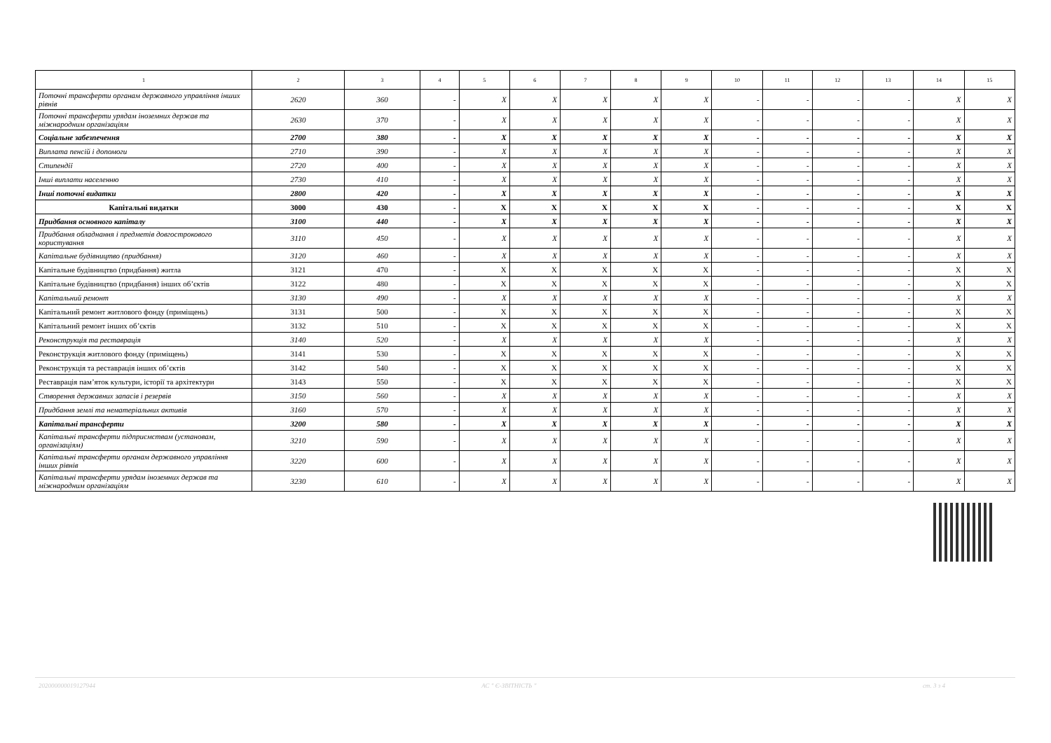| 1 | 2 | 3 | 4 | 5 | 6 | 7 | 8 | 9 | 10 | 11 | 12 | 13 | 14 | 15 |
| --- | --- | --- | --- | --- | --- | --- | --- | --- | --- | --- | --- | --- | --- | --- |
| Поточні трансферти органам державного управління інших рівнів | 2620 | 360 | - | X | X | X | X | X | - | - | - | - | X | X |
| Поточні трансферти урядам іноземних держав та міжнародним організаціям | 2630 | 370 | - | X | X | X | X | X | - | - | - | - | X | X |
| Соціальне забезпечення | 2700 | 380 | - | X | X | X | X | X | - | - | - | - | X | X |
| Виплата пенсій і допомоги | 2710 | 390 | - | X | X | X | X | X | - | - | - | - | X | X |
| Стипендії | 2720 | 400 | - | X | X | X | X | X | - | - | - | - | X | X |
| Інші виплати населенню | 2730 | 410 | - | X | X | X | X | X | - | - | - | - | X | X |
| Інші поточні видатки | 2800 | 420 | - | X | X | X | X | X | - | - | - | - | X | X |
| Капітальні видатки | 3000 | 430 | - | X | X | X | X | X | - | - | - | - | X | X |
| Придбання основного капіталу | 3100 | 440 | - | X | X | X | X | X | - | - | - | - | X | X |
| Придбання обладнання і предметів довгострокового користування | 3110 | 450 | - | X | X | X | X | X | - | - | - | - | X | X |
| Капітальне будівництво (придбання) | 3120 | 460 | - | X | X | X | X | X | - | - | - | - | X | X |
| Капітальне будівництво (придбання) житла | 3121 | 470 | - | X | X | X | X | X | - | - | - | - | X | X |
| Капітальне будівництво (придбання) інших об’єктів | 3122 | 480 | - | X | X | X | X | X | - | - | - | - | X | X |
| Капітальний ремонт | 3130 | 490 | - | X | X | X | X | X | - | - | - | - | X | X |
| Капітальний ремонт житлового фонду (приміщень) | 3131 | 500 | - | X | X | X | X | X | - | - | - | - | X | X |
| Капітальний ремонт інших об’єктів | 3132 | 510 | - | X | X | X | X | X | - | - | - | - | X | X |
| Реконструкція та реставрація | 3140 | 520 | - | X | X | X | X | X | - | - | - | - | X | X |
| Реконструкція житлового фонду (приміщень) | 3141 | 530 | - | X | X | X | X | X | - | - | - | - | X | X |
| Реконструкція та реставрація інших об’єктів | 3142 | 540 | - | X | X | X | X | X | - | - | - | - | X | X |
| Реставрація пам’яток культури, історії та архітектури | 3143 | 550 | - | X | X | X | X | X | - | - | - | - | X | X |
| Створення державних запасів і резервів | 3150 | 560 | - | X | X | X | X | X | - | - | - | - | X | X |
| Придбання землі та нематеріальних активів | 3160 | 570 | - | X | X | X | X | X | - | - | - | - | X | X |
| Капітальні трансферти | 3200 | 580 | - | X | X | X | X | X | - | - | - | - | X | X |
| Капітальні трансферти підприємствам (установам, організаціям) | 3210 | 590 | - | X | X | X | X | X | - | - | - | - | X | X |
| Капітальні трансферти органам державного управління інших рівнів | 3220 | 600 | - | X | X | X | X | X | - | - | - | - | X | X |
| Капітальні трансферти урядам іноземних держав та міжнародним організаціям | 3230 | 610 | - | X | X | X | X | X | - | - | - | - | X | X |
202000000019127944 АС " Є-ЗВІТНІСТЬ " ст. 3 з 4